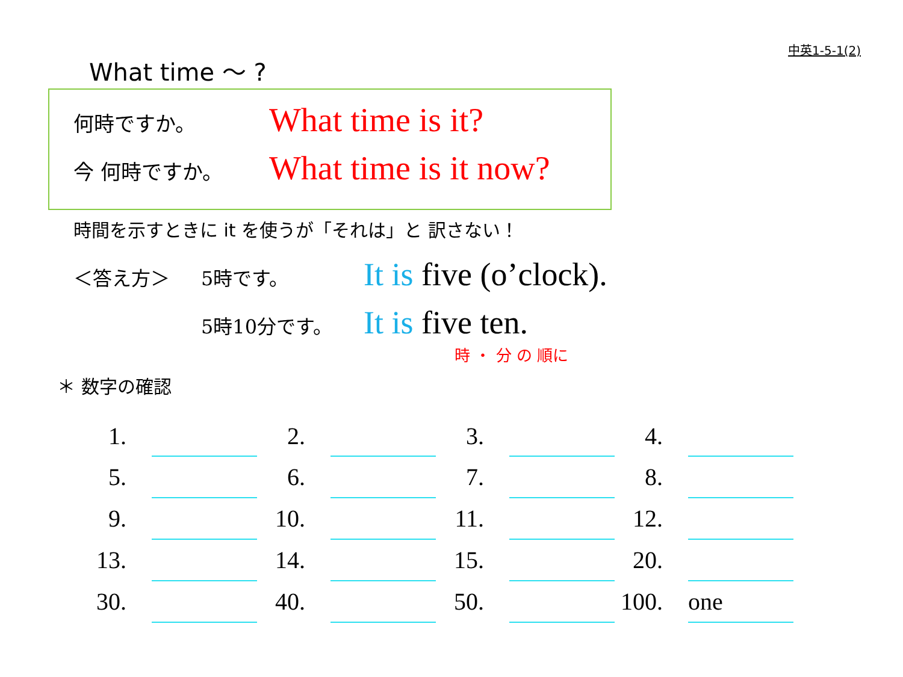中英1-5-1(2)
What time 〜 ?
何時ですか。 What time is it?
今 何時ですか。 What time is it now?
時間を示すときに it を使うが「それは」と 訳さない！
＜答え方＞ 5時です。 It is five (o’clock).
5時10分です。 It is five ten.
時 ・ 分 の 順に
＊ 数字の確認
| 1. | | 2. | | 3. | | 4. | |
| 5. | | 6. | | 7. | | 8. | |
| 9. | | 10. | | 11. | | 12. | |
| 13. | | 14. | | 15. | | 20. | |
| 30. | | 40. | | 50. | | 100. | one |